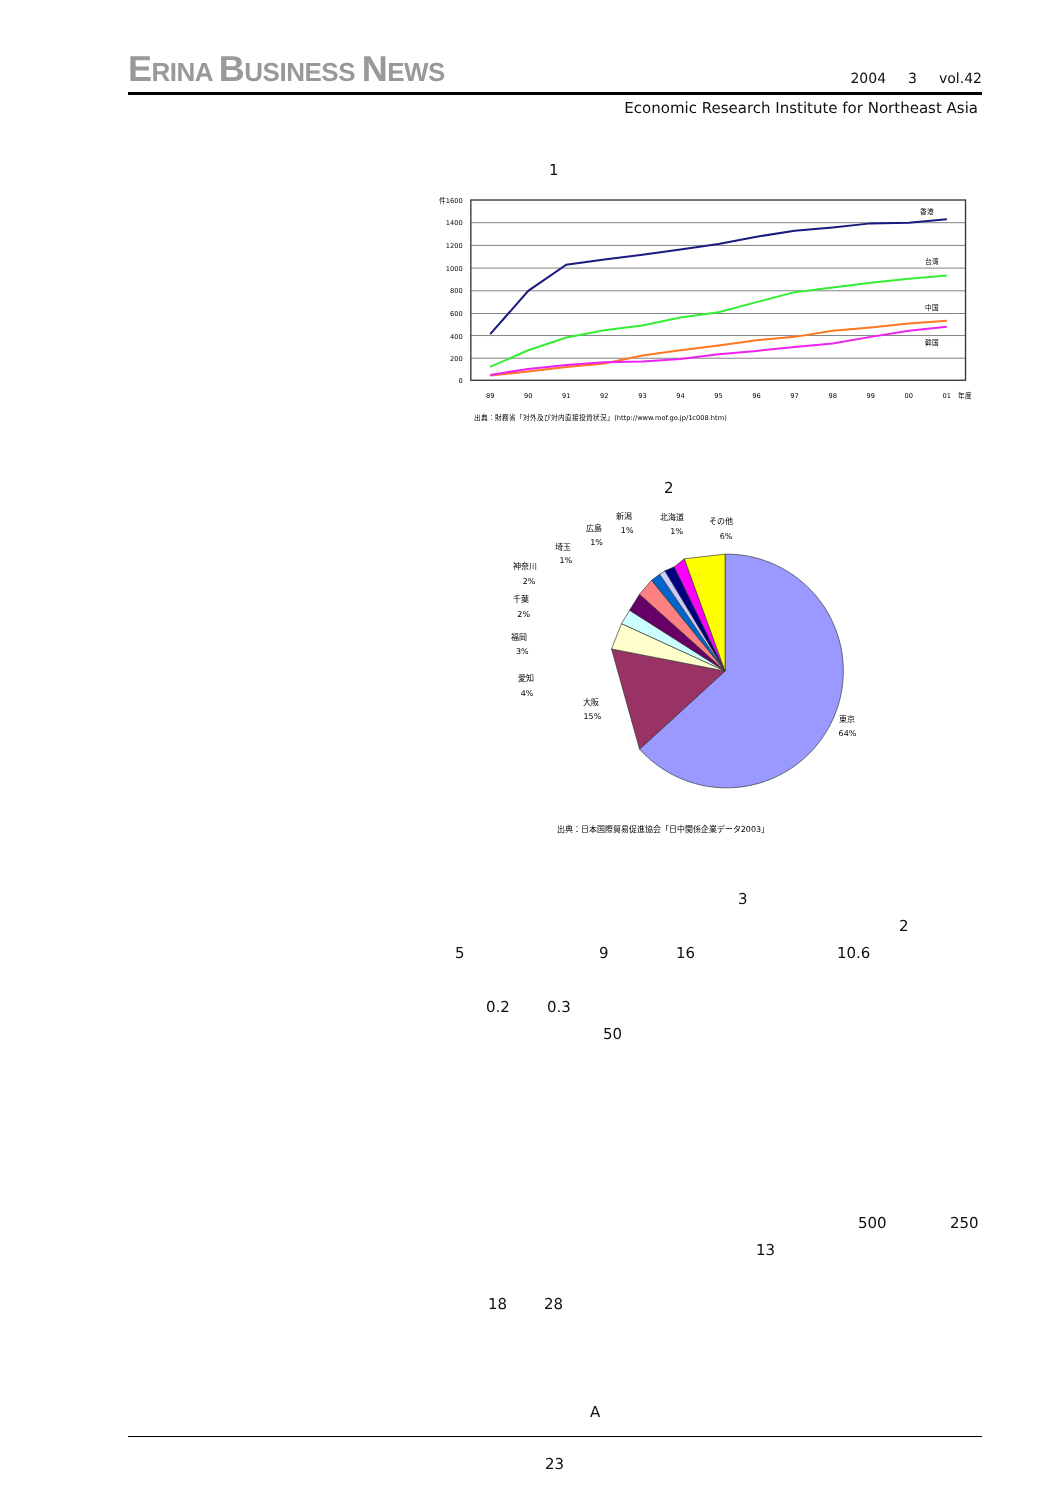ERINA BUSINESS NEWS
2004 3 vol.42
Economic Research Institute for Northeast Asia
1
件1600
1400
1200
1000
800
600
400
200
0
香港
台湾
中国
韓国
89
90
91
92
93
94
95
96
97
98
99
00
01
年度
出典：財務省「対外及び対内直接投資状況」(http://www.mof.go.jp/1c008.htm)
2
東京
64%
大阪
15%
愛知
4%
福岡
3%
千葉
2%
神奈川
2%
埼玉
1%
広島
1%
新潟
1%
北海道
1%
その他
6%
出典：日本国際貿易促進協会「日中関係企業データ2003」
3
2
5 9 16 10.6
0.2 0.3
50
500 250
13
18 28
A
23